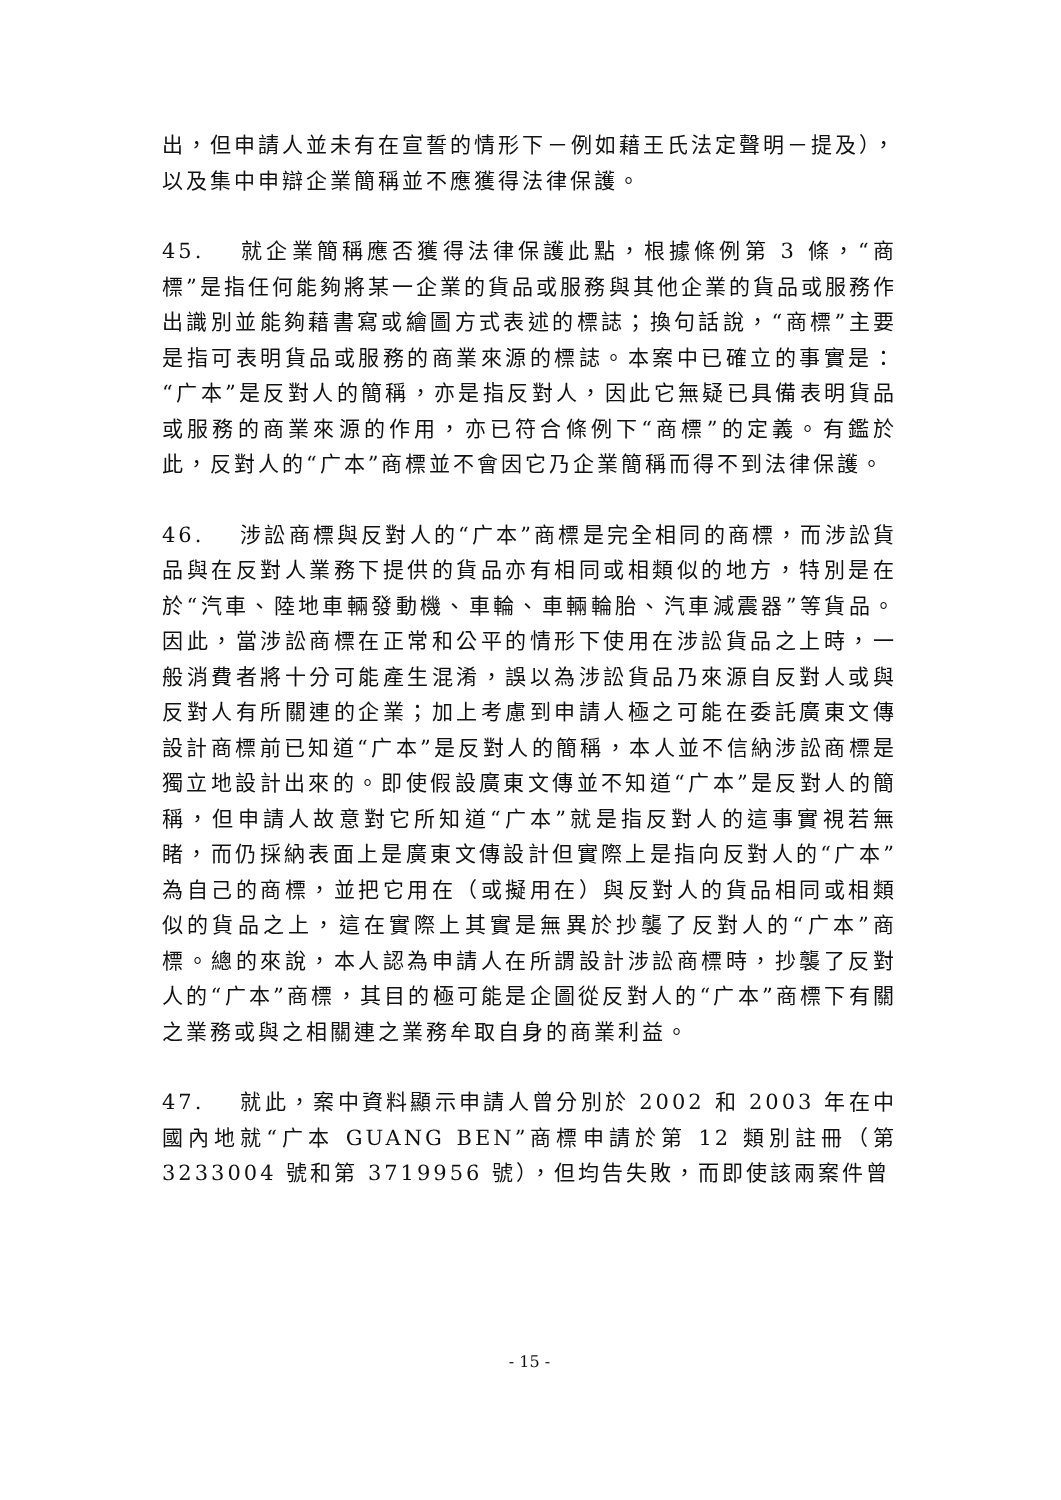出，但申請人並未有在宣誓的情形下－例如藉王氏法定聲明－提及），以及集中申辯企業簡稱並不應獲得法律保護。
45. 就企業簡稱應否獲得法律保護此點，根據條例第 3 條，“商標”是指任何能夠將某一企業的貨品或服務與其他企業的貨品或服務作出識別並能夠藉書寫或繪圖方式表述的標誌；換句話說，“商標”主要是指可表明貨品或服務的商業來源的標誌。本案中已確立的事實是：“广本”是反對人的簡稱，亦是指反對人，因此它無疑已具備表明貨品或服務的商業來源的作用，亦已符合條例下“商標”的定義。有鑑於此，反對人的“广本”商標並不會因它乃企業簡稱而得不到法律保護。
46. 涉訟商標與反對人的“广本”商標是完全相同的商標，而涉訟貨品與在反對人業務下提供的貨品亦有相同或相類似的地方，特別是在於“汽車、陸地車輛發動機、車輪、車輛輪胎、汽車減震器”等貨品。因此，當涉訟商標在正常和公平的情形下使用在涉訟貨品之上時，一般消費者將十分可能產生混淆，誤以為涉訟貨品乃來源自反對人或與反對人有所關連的企業；加上考慮到申請人極之可能在委託廣東文傳設計商標前已知道“广本”是反對人的簡稱，本人並不信納涉訟商標是獨立地設計出來的。即使假設廣東文傳並不知道“广本”是反對人的簡稱，但申請人故意對它所知道“广本”就是指反對人的這事實視若無睹，而仍採納表面上是廣東文傳設計但實際上是指向反對人的“广本”為自己的商標，並把它用在（或擬用在）與反對人的貨品相同或相類似的貨品之上，這在實際上其實是無異於抄襲了反對人的“广本”商標。總的來說，本人認為申請人在所謂設計涉訟商標時，抄襲了反對人的“广本”商標，其目的極可能是企圖從反對人的“广本”商標下有關之業務或與之相關連之業務牟取自身的商業利益。
47. 就此，案中資料顯示申請人曾分別於 2002 和 2003 年在中國內地就“广本 GUANG BEN”商標申請於第 12 類別註冊（第 3233004 號和第 3719956 號），但均告失敗，而即使該兩案件曾
- 15 -